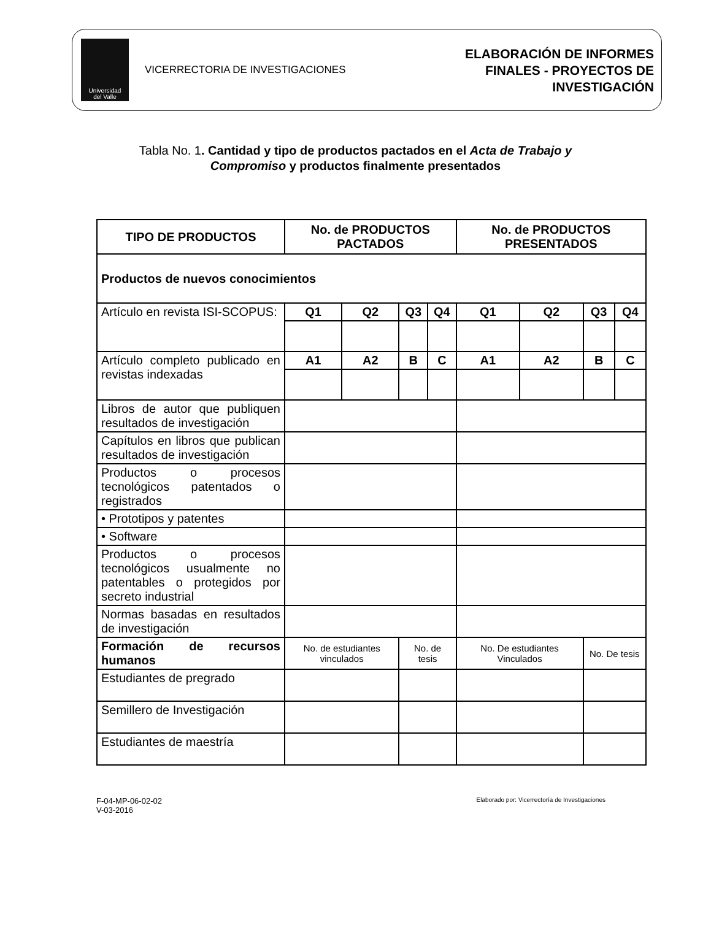Universidad
del Valle
VICERRECTORIA DE INVESTIGACIONES
ELABORACIÓN DE INFORMES
FINALES - PROYECTOS DE
INVESTIGACIÓN
Tabla No. 1. Cantidad y tipo de productos pactados en el Acta de Trabajo y
Compromiso y productos finalmente presentados
| TIPO DE PRODUCTOS | No. de PRODUCTOS PACTADOS | | | | No. de PRODUCTOS PRESENTADOS | | | |
| --- | --- | --- | --- | --- | --- | --- | --- | --- |
| Productos de nuevos conocimientos | | | | | | | | |
| Artículo en revista ISI-SCOPUS: | Q1 | Q2 | Q3 | Q4 | Q1 | Q2 | Q3 | Q4 |
| Artículo completo publicado en revistas indexadas | A1 | A2 | B | C | A1 | A2 | B | C |
| Libros de autor que publiquen resultados de investigación | | | | | | | | |
| Capítulos en libros que publican resultados de investigación | | | | | | | | |
| Productos o procesos tecnológicos patentados o registrados | | | | | | | | |
| • Prototipos y patentes | | | | | | | | |
| • Software | | | | | | | | |
| Productos o procesos tecnológicos usualmente no patentables o protegidos por secreto industrial | | | | | | | | |
| Normas basadas en resultados de investigación | | | | | | | | |
| Formación de recursos humanos | No. de estudiantes vinculados | | No. de tesis | | No. De estudiantes Vinculados | | No. De tesis | |
| Estudiantes de pregrado | | | | | | | | |
| Semillero de Investigación | | | | | | | | |
| Estudiantes de maestría | | | | | | | | |
F-04-MP-06-02-02
V-03-2016
Elaborado por: Vicerrectoría de Investigaciones